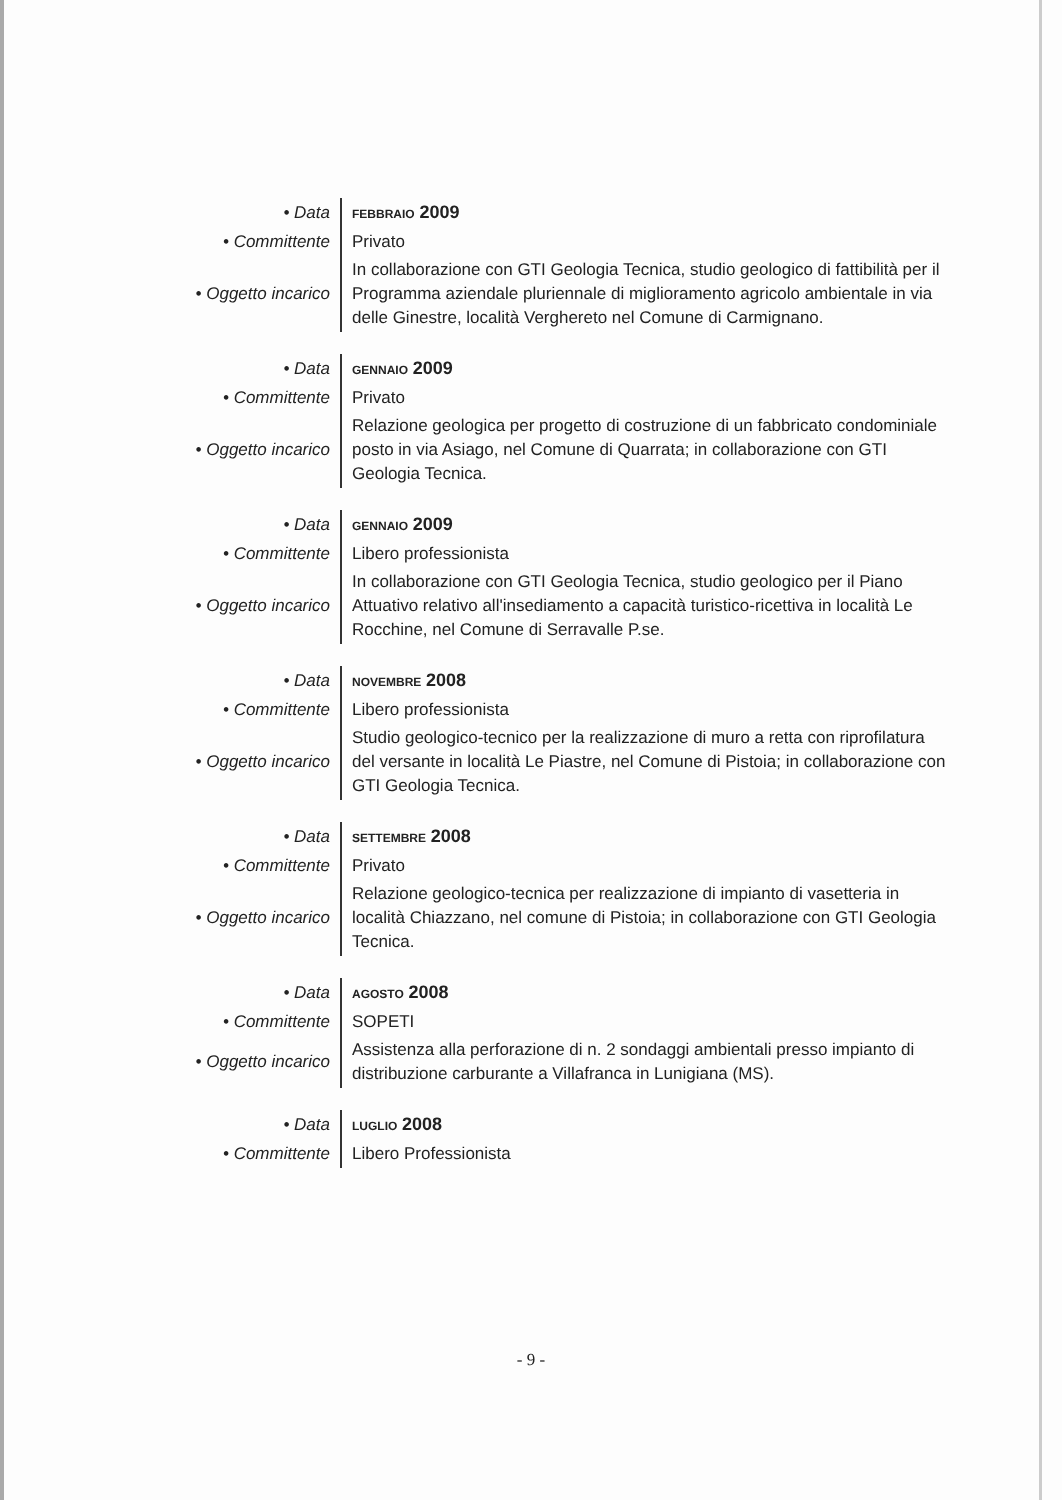| • Data | FEBBRAIO 2009 |
| • Committente | Privato |
| • Oggetto incarico | In collaborazione con GTI Geologia Tecnica, studio geologico di fattibilità per il Programma aziendale pluriennale di miglioramento agricolo ambientale in via delle Ginestre, località Verghereto nel Comune di Carmignano. |
| • Data | GENNAIO 2009 |
| • Committente | Privato |
| • Oggetto incarico | Relazione geologica per progetto di costruzione di un fabbricato condominiale posto in via Asiago, nel Comune di Quarrata; in collaborazione con GTI Geologia Tecnica. |
| • Data | GENNAIO 2009 |
| • Committente | Libero professionista |
| • Oggetto incarico | In collaborazione con GTI Geologia Tecnica, studio geologico per il Piano Attuativo relativo all'insediamento a capacità turistico-ricettiva in località Le Rocchine, nel Comune di Serravalle P.se. |
| • Data | NOVEMBRE 2008 |
| • Committente | Libero professionista |
| • Oggetto incarico | Studio geologico-tecnico per la realizzazione di muro a retta con riprofilatura del versante in località Le Piastre, nel Comune di Pistoia; in collaborazione con GTI Geologia Tecnica. |
| • Data | SETTEMBRE 2008 |
| • Committente | Privato |
| • Oggetto incarico | Relazione geologico-tecnica per realizzazione di impianto di vasetteria in località Chiazzano, nel comune di Pistoia; in collaborazione con GTI Geologia Tecnica. |
| • Data | AGOSTO 2008 |
| • Committente | SOPETI |
| • Oggetto incarico | Assistenza alla perforazione di n. 2 sondaggi ambientali presso impianto di distribuzione carburante a Villafranca in Lunigiana (MS). |
| • Data | LUGLIO 2008 |
| • Committente | Libero Professionista |
- 9 -